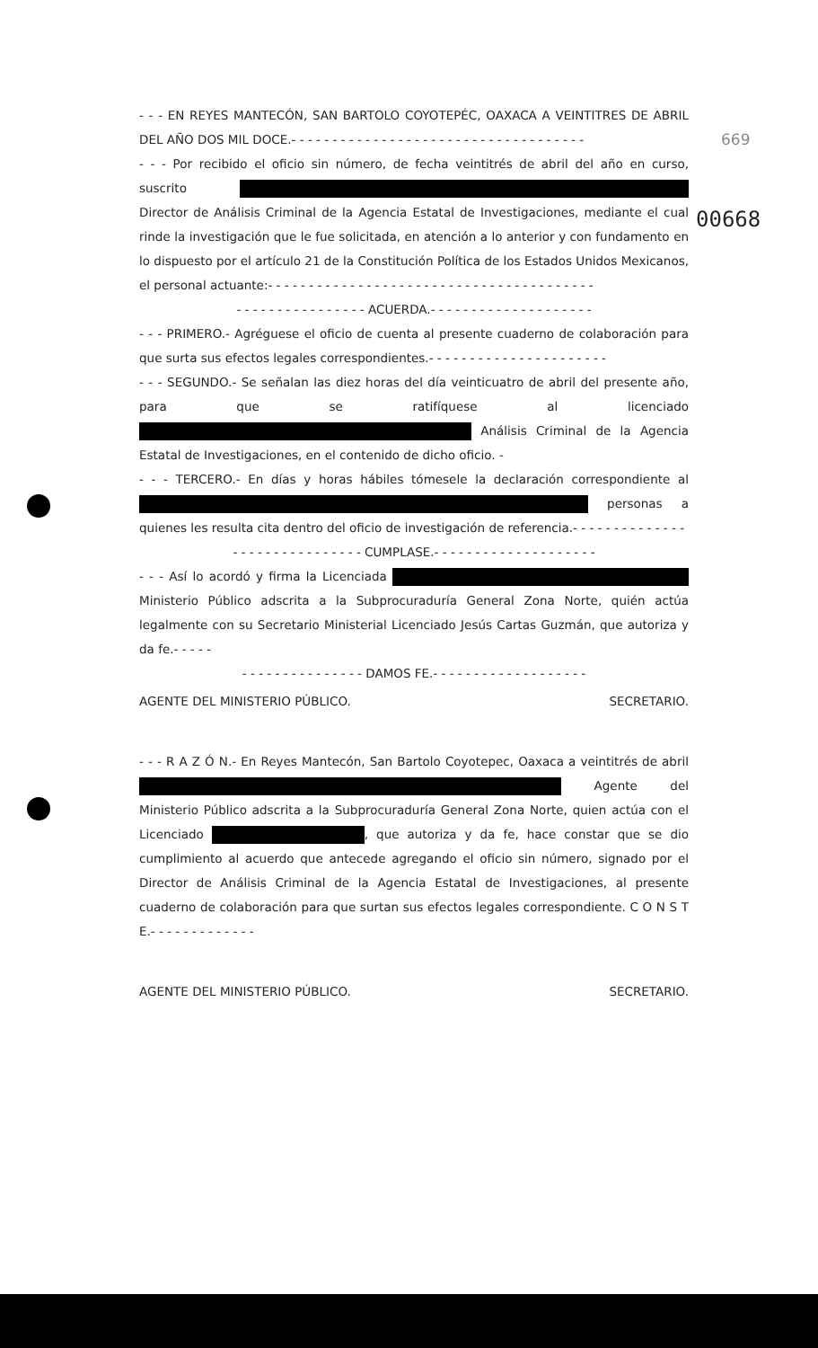669
00668
- - - EN REYES MANTECÓN, SAN BARTOLO COYOTEPÉC, OAXACA A VEINTITRES DE ABRIL DEL AÑO DOS MIL DOCE.- - - - - - - - - - - - - - - - - - - - - - - - - - - - - - - - - - - -
- - - Por recibido el oficio sin número, de fecha veintitrés de abril del año en curso, suscrito Director de Análisis Criminal de la Agencia Estatal de Investigaciones, mediante el cual rinde la investigación que le fue solicitada, en atención a lo anterior y con fundamento en lo dispuesto por el artículo 21 de la Constitución Política de los Estados Unidos Mexicanos, el personal actuante:- - - - - - - - - - - - - - - - - - - - - - - - - - - - - - - - - - - - - - - -
- - - - - - - - - - - - - - - - ACUERDA.- - - - - - - - - - - - - - - - - - - -
- - - PRIMERO.- Agréguese el oficio de cuenta al presente cuaderno de colaboración para que surta sus efectos legales correspondientes.- - - - - - - - - - - - - - - - - - - - - -
- - - SEGUNDO.- Se señalan las diez horas del día veinticuatro de abril del presente año, para que se ratifíquese al licenciado Análisis Criminal de la Agencia Estatal de Investigaciones, en el contenido de dicho oficio. -
- - - TERCERO.- En días y horas hábiles tómesele la declaración correspondiente al personas a quienes les resulta cita dentro del oficio de investigación de referencia.- - - - - - - - - - - - - -
- - - - - - - - - - - - - - - - CUMPLASE.- - - - - - - - - - - - - - - - - - - -
- - - Así lo acordó y firma la Licenciada Ministerio Público adscrita a la Subprocuraduría General Zona Norte, quién actúa legalmente con su Secretario Ministerial Licenciado Jesús Cartas Guzmán, que autoriza y da fe.- - - - -
- - - - - - - - - - - - - - - DAMOS FE.- - - - - - - - - - - - - - - - - - -
AGENTE DEL MINISTERIO PÚBLICO. SECRETARIO.
- - - R A Z Ó N.- En Reyes Mantecón, San Bartolo Coyotepec, Oaxaca a veintitrés de abril Agente del Ministerio Público adscrita a la Subprocuraduría General Zona Norte, quien actúa con el Licenciado , que autoriza y da fe, hace constar que se dio cumplimiento al acuerdo que antecede agregando el oficio sin número, signado por el Director de Análisis Criminal de la Agencia Estatal de Investigaciones, al presente cuaderno de colaboración para que surtan sus efectos legales correspondiente. C O N S T E.- - - - - - - - - - - - -
AGENTE DEL MINISTERIO PÚBLICO. SECRETARIO.